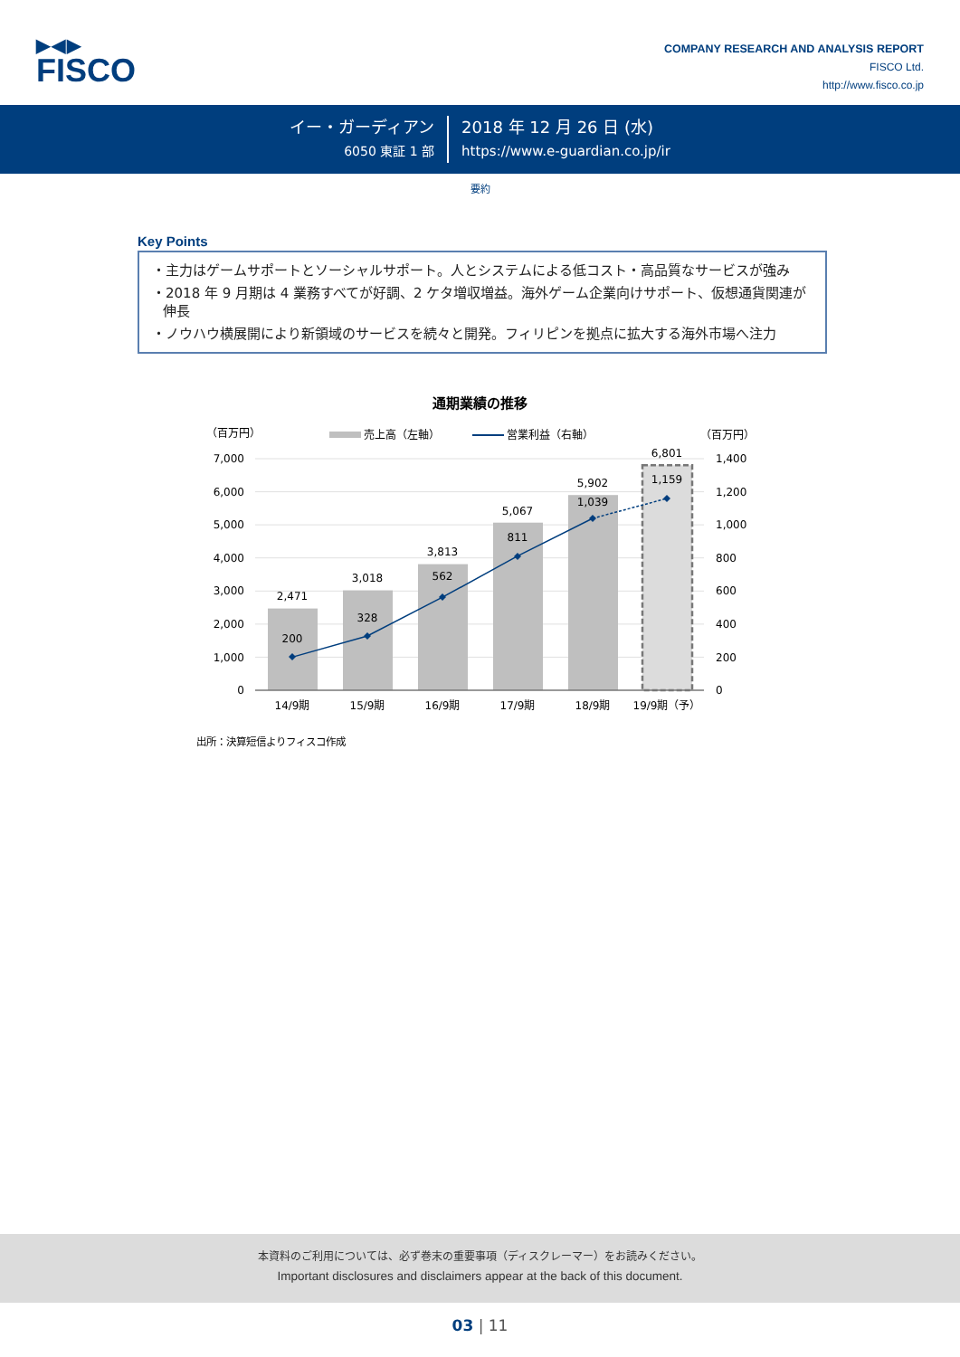▶◀▶
FISCO
COMPANY RESEARCH AND ANALYSIS REPORT
FISCO Ltd.
http://www.fisco.co.jp
イー・ガーディアン
6050 東証 1 部
2018 年 12 月 26 日 (水)
https://www.e-guardian.co.jp/ir
要約
Key Points
・主力はゲームサポートとソーシャルサポート。人とシステムによる低コスト・高品質なサービスが強み
・2018 年 9 月期は 4 業務すべてが好調、2 ケタ増収増益。海外ゲーム企業向けサポート、仮想通貨関連が伸長
・ノウハウ横展開により新領域のサービスを続々と開発。フィリピンを拠点に拡大する海外市場へ注力
通期業績の推移
（百万円）
売上高（左軸）
営業利益（右軸）
（百万円）
7,000
6,000
5,000
4,000
3,000
2,000
1,000
0
1,400
1,200
1,000
800
600
400
200
0
2,471
3,018
3,813
5,067
5,902
6,801
200
328
562
811
1,039
1,159
14/9期
15/9期
16/9期
17/9期
18/9期
19/9期（予）
出所：決算短信よりフィスコ作成
本資料のご利用については、必ず巻末の重要事項（ディスクレーマー）をお読みください。
Important disclosures and disclaimers appear at the back of this document.
03 | 11